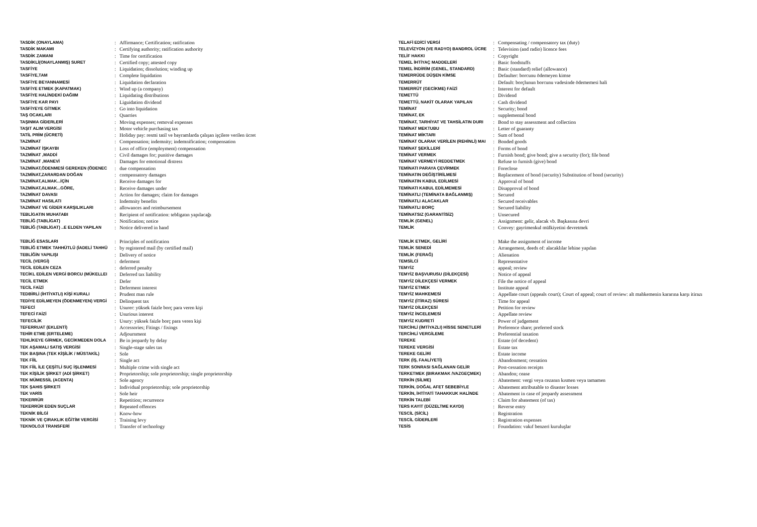| TASDİK (ONAYLAMA) | : | Affirmance; Certification; ratification |
| TASDİK MAKAMI | : | Certifying authority; ratification authority |
| TASDİK ZAMANI | : | Time for certification |
| TASDİKLİ(ONAYLANMIŞ) SURET | : | Certified copy; attested copy |
| TASFİYE | : | Liquidation; dissolution; winding up |
| TASFİYE,TAM | : | Complete liquidation |
| TASFİYE BEYANNAMESİ | : | Liquidation declaration |
| TASFİYE ETMEK (KAPATMAK) | : | Wind up (a company) |
| TASFİYE HALİNDEKİ DAĞIIM | : | Liquidating distributions |
| TASFİYE KAR PAYI | : | Liguidation dividend |
| TASFİYEYE GİTMEK | : | Go into liquidation |
| TAŞ OCAKLARI | : | Quarries |
| TAŞINMA GİDERLERİ | : | Moving expenses; removal expenses |
| TAŞIT ALIM VERGİSİ | : | Motor vehicle purchasing tax |
| TATİL PRİM (ÜCRETİ) | : | Holiday pay: resmi tatil ve bayramlarda çalışan işçilere verilen ücret |
| TAZMİNAT | : | Compensation; indemnity; indemnification; compensation |
| TAZMİNAT İŞKAYBI | : | Loss of office (employment) compensation |
| TAZMİNAT ,MADDİ | : | Civil damages for; punitive damages |
| TAZMİNAT ,MANEVİ | : | Damages for emotional distress |
| TAZMİNAT,ÖDENMESİ GEREKEN (ÖDENEC | : | due compensation |
| TAZMİNAT,ZARARDAN DOĞAN | : | compensatory damages |
| TAZMİNAT,ALMAK...İÇİN | : | Receive damages for |
| TAZMİNAT,ALMAK...GÖRE, | : | Receive damages under |
| TAZMİNAT DAVASI | : | Action for damages; claim for damages |
| TAZMİNAT HASILATI | : | Indemnity benefits |
| TAZMİNAT VE GİDER KARŞILIKLARI | : | allowances and reimbursement |
| TEBLİGATIN MUHATABI | : | Recipient of notification: tebligatın yapılacağı |
| TEBLİĞ (TABLİGAT) | : | Notification; notice |
| TEBLİĞ (TABLİGAT) ..E ELDEN YAPILAN | : | Notice delivered in hand |
| TELAFİ EDİCİ VERGİ | : | Compensating / compensatory tax (duty) |
| TELEVİZYON (VE RADYO) BANDROL ÜCRE | : | Television (and radio) licence fees |
| TELİF HAKKI | : | Copyright |
| TEMEL İHTİYAÇ MADDELERİ | : | Basic foodstuffs |
| TEMEL İNDİRİM (GENEL, STANDARD) | : | Basic (standard) relief (allowance) |
| TEMERRÜDE DÜŞEN KİMSE | : | Defaulter: borcunu ödemeyen kimse |
| TEMERRÜT | : | Default: borçlunun borcunu vadesinde ödememesi hali |
| TEMERRÜT (GECİKME) FAİZİ | : | Interest for default |
| TEMETTÜ | : | Dividend |
| TEMETTÜ, NAKİT OLARAK YAPILAN | : | Cash dividend |
| TEMİNAT | : | Security; bond |
| TEMİNAT, EK | : | supplemental bond |
| TEMİNAT, TARHİYAT VE TAHSİLATIN DURI | : | Bond to stay assessment and collection |
| TEMİNAT MEKTUBU | : | Letter of guaranty |
| TEMİNAT MİKTARI | : | Sum of bond |
| TEMİNAT OLARAK VERİLEN (REHİNLİ) MAI | : | Bonded goods |
| TEMİNAT ŞEKİLLERİ | : | Forms of bond |
| TEMİNAT VERMEK | : | Furnish bond; give bond; give a security (for); file bond |
| TEMİNAT VERMEYİ REDDETMEK | : | Refuse to furnish (give) bond |
| TEMİNATI PARAYA ÇEVİRMEK | : | Foreclose |
| TEMİNATIN DEĞİŞTİRİLMESİ | : | Replacement of bond (security) Substitution of bond (security) |
| TEMİNATIN KABUL EDİLMESİ | : | Approval of bond |
| TEMİNATI KABUL EDİLMEMESİ | : | Disapproval of bond |
| TEMİNATLI (TEMİNATA BAĞLANMIŞ) | : | Secured |
| TEMİNATLI ALACAKLAR | : | Secured receivables |
| TEMİNATLI BORÇ | : | Secured liability |
| TEMİNATSIZ (GARANTİSİZ) | : | Unsecured |
| TEMLİK (GENEL) | : | Assignment: gelir, alacak vb. Başkasına devri |
| TEMLİK | : | Convey: gayrimenkul mülkiyetini devretmek |
| TEBLİĞ ESASLARI | : | Principles of notification |
| TEBLİĞ ETMEK TAHHÜTLÜ (İADELİ TAHHÜ | : | by registered mail (by certified mail) |
| TEBLİĞİN YAPILIŞI | : | Delivery of notice |
| TECİL (VERGİ) | : | deferment |
| TECİL EDİLEN CEZA | : | deferred penalty |
| TECİKL EDİLEN VERGİ BORCU (MÜKELLEI | : | Deferred tax liability |
| TECİL ETMEK | : | Defer |
| TECİL FAİZİ | : | Deferment interest |
| TEDBİRLİ (İHTİYATLI) KİŞİ KURALI | : | Prudent man rule |
| TEDİYE EDİLMEYEN (ÖDENMEYEN) VERGİ | : | Delinquent tax |
| TEFECİ | : | Usurer: yüksek faizle borç para veren kişi |
| TEFECİ FAİZİ | : | Usurious interest |
| TEFECİLİK | : | Usury: yüksek faizle borç para veren kişi |
| TEFERRUAT (EKLENTİ) | : | Accessories; Fitings / fixings |
| TEHİR ETME (ERTELEME) | : | Adjournment |
| TEHLİKEYE GİRMEK, GECİKMEDEN DOLA | : | Be in jeopardy by delay |
| TEK AŞAMALI SATIŞ VERGİSİ | : | Single-stage sales tax |
| TEK BAŞINA (TEK KİŞİLİK / MÜSTAKİL) | : | Sole |
| TEK FİİL | : | Single act |
| TEK FİİL İLE ÇEŞİTLİ SUÇ İŞLENMESİ | : | Multiple crime with single act |
| TEK KİŞİLİK ŞİRKET (ADİ ŞİRKET) | : | Proprietorship; sole proprietorship; single proprietorship |
| TEK MÜMESSİL (ACENTA) | : | Sole agency |
| TEK ŞAHIS ŞİRKETİ | : | Individual proprietorship; sole proprietorship |
| TEK VARİS | : | Sole heir |
| TEKERRÜR | : | Repetition; recurrence |
| TEKERRÜR EDEN SUÇLAR | : | Repeated offences |
| TEKNİK BİLGİ | : | Know-how |
| TEKNİK VE ÇIRAKLIK EĞİTİM VERGİSİ | : | Training levy |
| TEKNOLOJİ TRANSFERİ | : | Transfer of technology |
| TEMLİK ETMEK, GELİRİ | : | Make the assignment of income |
| TEMLİK SENEDİ | : | Arrangement, deeds of: alacaklılar lehine yapılan |
| TEMLİK (FERAĞ) | : | Alienation |
| TEMSİLCİ | : | Representative |
| TEMYİZ | : | appeal; review |
| TEMYİZ BAŞVURUSU (DİLEKÇESİ) | : | Notice of appeal |
| TEMYİZ DİLEKÇESİ VERMEK | : | File the notice of appeal |
| TEMYİZ ETMEK | : | Institute appeal |
| TEMYİZ MAHKEMESİ | : | Appellate court (appeals court); Court of appeal; court of review: alt mahkemenin kararına karşı itirazı |
| TEMYİZ (İTİRAZ) SÜRESİ | : | Time for appeal |
| TEMYİZ DİLEKÇESİ | : | Petition for review |
| TEMYİZ İNCELEMESİ | : | Appellate review |
| TEMYİZ KUDRETİ | : | Power of judgement |
| TERCİHLİ (İMTİYAZLI) HİSSE SENETLERİ | : | Preference share; preferred stock |
| TERCİHLİ VERGİLEME | : | Preferential taxation |
| TEREKE | : | Estate (of decedent) |
| TEREKE VERGİSİ | : | Estate tax |
| TEREKE GELİRİ | : | Estate income |
| TERK (İŞ, FAALİYETİ) | : | Abandonment; cessation |
| TERK SONRASI SAĞLANAN GELİR | : | Post-cessation receipts |
| TERKETMEK (BIRAKMAK /VAZGEÇMEK) | : | Abandon; cease |
| TERKİN (SİLME) | : | Abatement: vergi veya cezanın kısmen veya tamamen |
| TERKİN, DOĞAL AFET SEBEBİYLE | : | Abatement attributable to disaster losses |
| TERKİN, İHTİYATİ TAHAKKUK HALİNDE | : | Abatement in case of jeopardy assessment |
| TERKİN TALEBİ | : | Claim for abatement (of tax) |
| TERS KAYIT (DÜZELTME KAYDI) | : | Reverse entry |
| TESCİL (SİCİL) | : | Registration |
| TESCİL GİDERLERİ | : | Registration expenses |
| TESİS | : | Foundation: vakıf benzeri kuruluşlar |